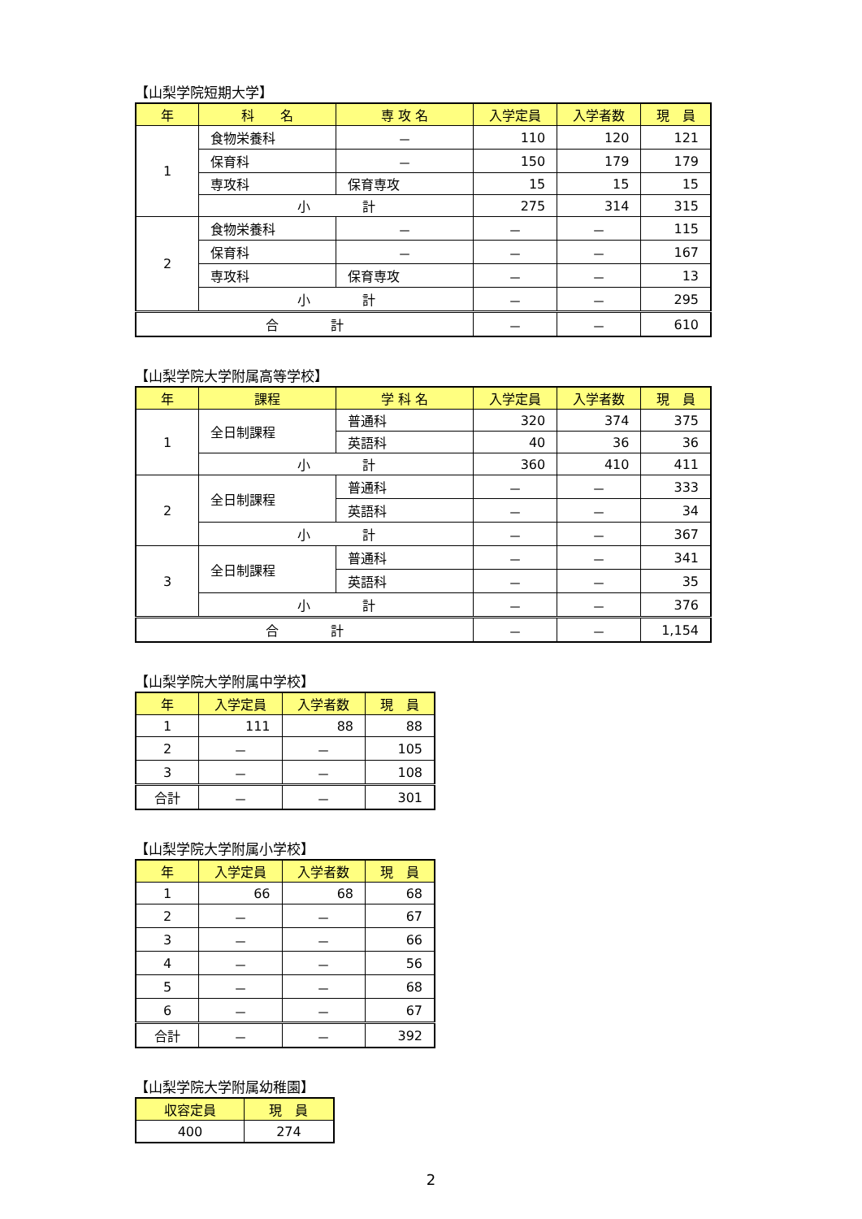【山梨学院短期大学】
| 年 | 科 名 | 専 攻 名 | 入学定員 | 入学者数 | 現 員 |
| --- | --- | --- | --- | --- | --- |
| 1 | 食物栄養科 | － | 110 | 120 | 121 |
| | 保育科 | － | 150 | 179 | 179 |
| | 専攻科 | 保育専攻 | 15 | 15 | 15 |
| | 小 計 | | 275 | 314 | 315 |
| 2 | 食物栄養科 | － | － | － | 115 |
| | 保育科 | － | － | － | 167 |
| | 専攻科 | 保育専攻 | － | － | 13 |
| | 小 計 | | － | － | 295 |
| 合 計 | | | － | － | 610 |
【山梨学院大学附属高等学校】
| 年 | 課程 | 学 科 名 | 入学定員 | 入学者数 | 現 員 |
| --- | --- | --- | --- | --- | --- |
| 1 | 全日制課程 | 普通科 | 320 | 374 | 375 |
| | | 英語科 | 40 | 36 | 36 |
| | 小 計 | | 360 | 410 | 411 |
| 2 | 全日制課程 | 普通科 | － | － | 333 |
| | | 英語科 | － | － | 34 |
| | 小 計 | | － | － | 367 |
| 3 | 全日制課程 | 普通科 | － | － | 341 |
| | | 英語科 | － | － | 35 |
| | 小 計 | | － | － | 376 |
| 合 計 | | | － | － | 1,154 |
【山梨学院大学附属中学校】
| 年 | 入学定員 | 入学者数 | 現 員 |
| --- | --- | --- | --- |
| 1 | 111 | 88 | 88 |
| 2 | － | － | 105 |
| 3 | － | － | 108 |
| 合計 | － | － | 301 |
【山梨学院大学附属小学校】
| 年 | 入学定員 | 入学者数 | 現 員 |
| --- | --- | --- | --- |
| 1 | 66 | 68 | 68 |
| 2 | － | － | 67 |
| 3 | － | － | 66 |
| 4 | － | － | 56 |
| 5 | － | － | 68 |
| 6 | － | － | 67 |
| 合計 | － | － | 392 |
【山梨学院大学附属幼稚園】
| 収容定員 | 現 員 |
| --- | --- |
| 400 | 274 |
2